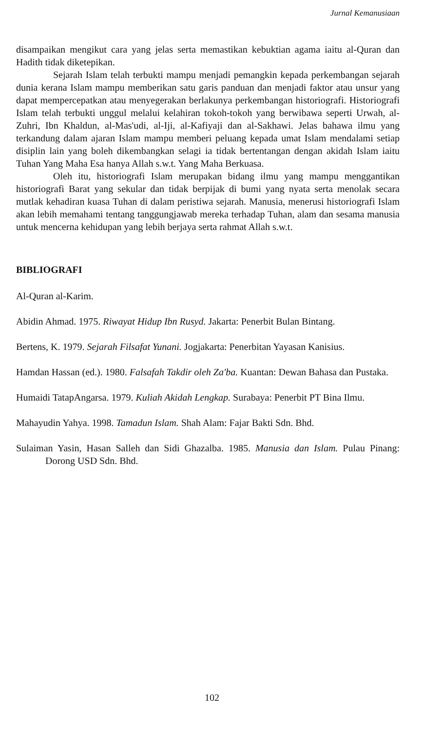Jurnal Kemanusiaan
disampaikan mengikut cara yang jelas serta memastikan kebuktian agama iaitu al-Quran dan Hadith tidak diketepikan.
Sejarah Islam telah terbukti mampu menjadi pemangkin kepada perkembangan sejarah dunia kerana Islam mampu memberikan satu garis panduan dan menjadi faktor atau unsur yang dapat mempercepatkan atau menyegerakan berlakunya perkembangan historiografi. Historiografi Islam telah terbukti unggul melalui kelahiran tokoh-tokoh yang berwibawa seperti Urwah, al-Zuhri, Ibn Khaldun, al-Mas'udi, al-Iji, al-Kafiyaji dan al-Sakhawi. Jelas bahawa ilmu yang terkandung dalam ajaran Islam mampu memberi peluang kepada umat Islam mendalami setiap disiplin lain yang boleh dikembangkan selagi ia tidak bertentangan dengan akidah Islam iaitu Tuhan Yang Maha Esa hanya Allah s.w.t. Yang Maha Berkuasa.
Oleh itu, historiografi Islam merupakan bidang ilmu yang mampu menggantikan historiografi Barat yang sekular dan tidak berpijak di bumi yang nyata serta menolak secara mutlak kehadiran kuasa Tuhan di dalam peristiwa sejarah. Manusia, menerusi historiografi Islam akan lebih memahami tentang tanggungjawab mereka terhadap Tuhan, alam dan sesama manusia untuk mencerna kehidupan yang lebih berjaya serta rahmat Allah s.w.t.
BIBLIOGRAFI
Al-Quran al-Karim.
Abidin Ahmad. 1975. Riwayat Hidup Ibn Rusyd. Jakarta: Penerbit Bulan Bintang.
Bertens, K. 1979. Sejarah Filsafat Yunani. Jogjakarta: Penerbitan Yayasan Kanisius.
Hamdan Hassan (ed.). 1980. Falsafah Takdir oleh Za'ba. Kuantan: Dewan Bahasa dan Pustaka.
Humaidi TatapAngarsa. 1979. Kuliah Akidah Lengkap. Surabaya: Penerbit PT Bina Ilmu.
Mahayudin Yahya. 1998. Tamadun Islam. Shah Alam: Fajar Bakti Sdn. Bhd.
Sulaiman Yasin, Hasan Salleh dan Sidi Ghazalba. 1985. Manusia dan Islam. Pulau Pinang: Dorong USD Sdn. Bhd.
102